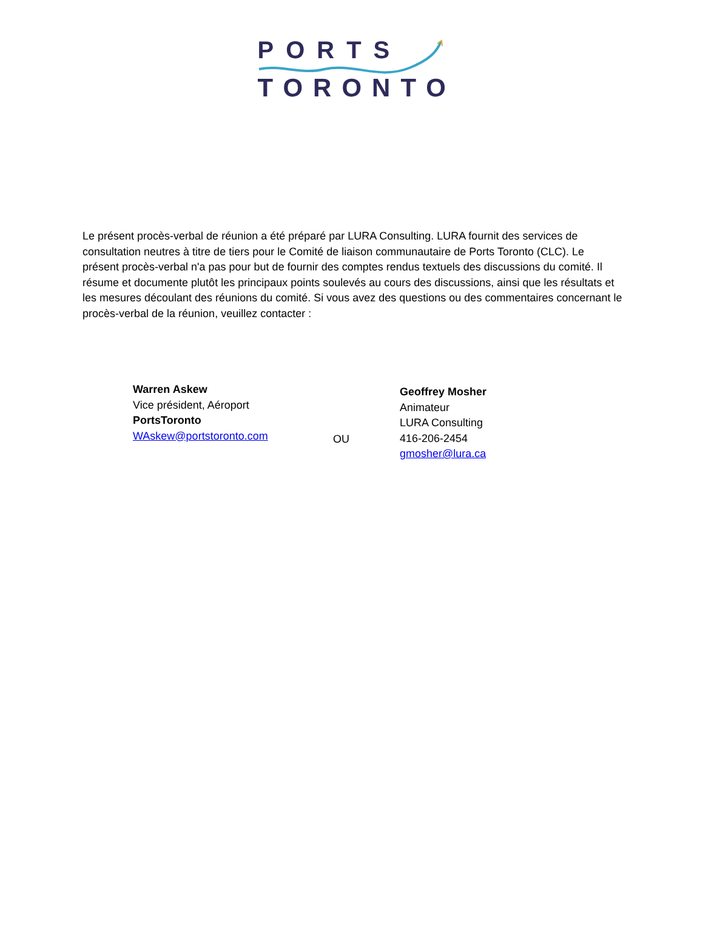PORTS
TORONTO
Le présent procès-verbal de réunion a été préparé par LURA Consulting. LURA fournit des services de consultation neutres à titre de tiers pour le Comité de liaison communautaire de Ports Toronto (CLC). Le présent procès-verbal n'a pas pour but de fournir des comptes rendus textuels des discussions du comité. Il résume et documente plutôt les principaux points soulevés au cours des discussions, ainsi que les résultats et les mesures découlant des réunions du comité. Si vous avez des questions ou des commentaires concernant le procès-verbal de la réunion, veuillez contacter :
Warren Askew
Vice président, Aéroport
PortsToronto
WAskew@portstoronto.com
OU
Geoffrey Mosher
Animateur
LURA Consulting
416-206-2454
gmosher@lura.ca